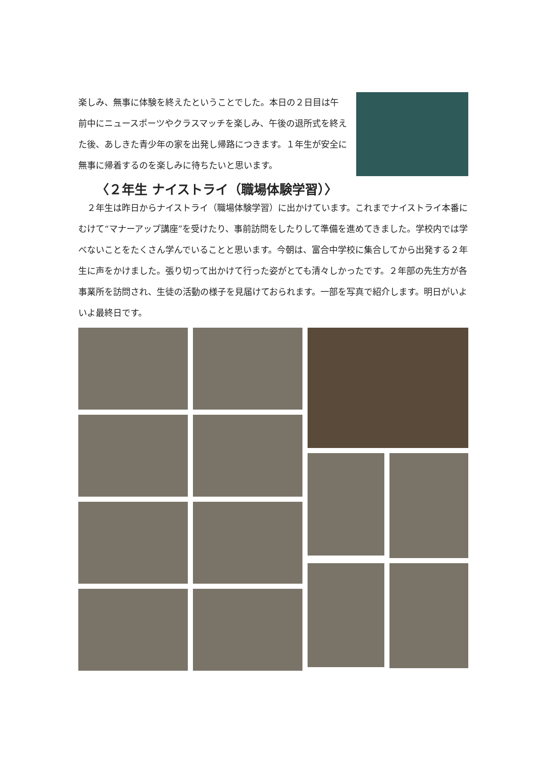楽しみ、無事に体験を終えたということでした。本日の２日目は午前中にニュースポーツやクラスマッチを楽しみ、午後の退所式を終えた後、あしきた青少年の家を出発し帰路につきます。１年生が安全に無事に帰着するのを楽しみに待ちたいと思います。
〈２年生 ナイストライ（職場体験学習）〉
２年生は昨日からナイストライ（職場体験学習）に出かけています。これまでナイストライ本番にむけて“マナーアップ講座”を受けたり、事前訪問をしたりして準備を進めてきました。学校内では学べないことをたくさん学んでいることと思います。今朝は、富合中学校に集合してから出発する２年生に声をかけました。張り切って出かけて行った姿がとても清々しかったです。２年部の先生方が各事業所を訪問され、生徒の活動の様子を見届けておられます。一部を写真で紹介します。明日がいよいよ最終日です。